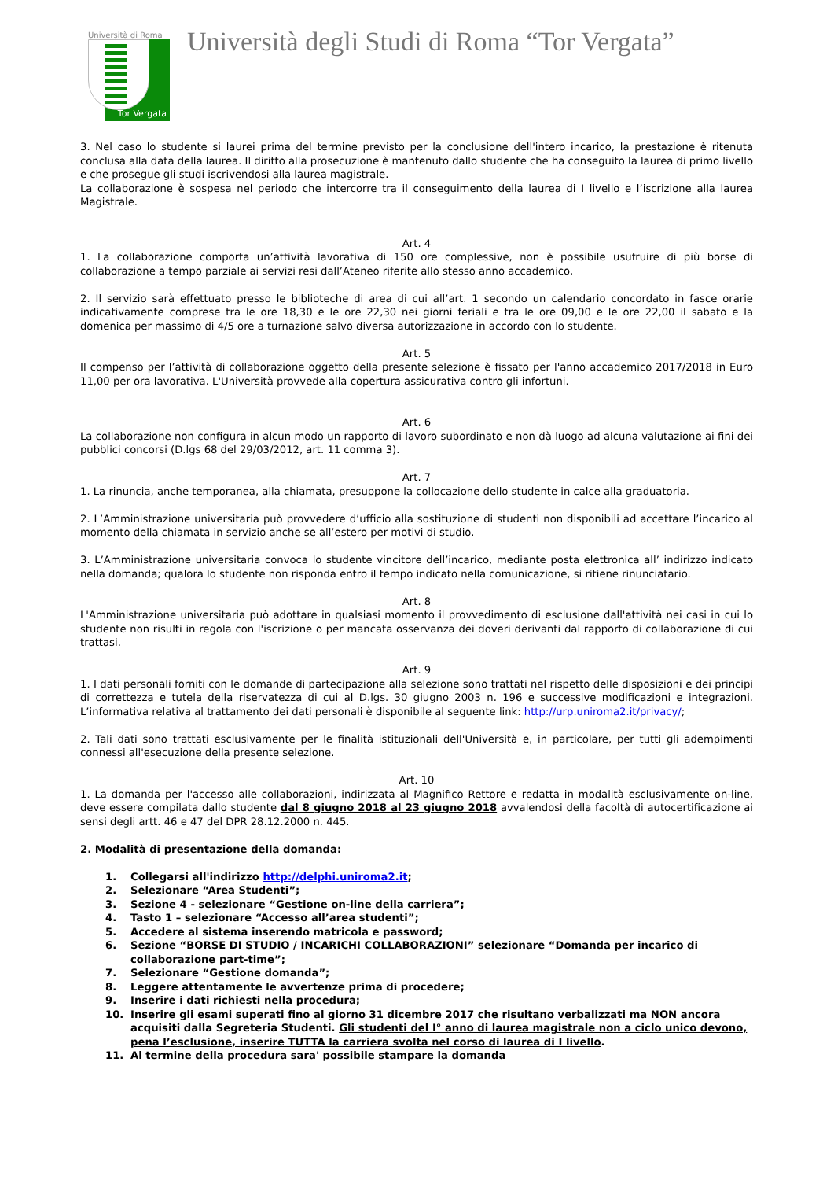Università di Roma
Tor Vergata
Università degli Studi di Roma “Tor Vergata”
3. Nel caso lo studente si laurei prima del termine previsto per la conclusione dell'intero incarico, la prestazione è ritenuta conclusa alla data della laurea. Il diritto alla prosecuzione è mantenuto dallo studente che ha conseguito la laurea di primo livello e che prosegue gli studi iscrivendosi alla laurea magistrale.
La collaborazione è sospesa nel periodo che intercorre tra il conseguimento della laurea di I livello e l’iscrizione alla laurea Magistrale.
Art. 4
1. La collaborazione comporta un’attività lavorativa di 150 ore complessive, non è possibile usufruire di più borse di collaborazione a tempo parziale ai servizi resi dall’Ateneo riferite allo stesso anno accademico.
2. Il servizio sarà effettuato presso le biblioteche di area di cui all’art. 1 secondo un calendario concordato in fasce orarie indicativamente comprese tra le ore 18,30 e le ore 22,30 nei giorni feriali e tra le ore 09,00 e le ore 22,00 il sabato e la domenica per massimo di 4/5 ore a turnazione salvo diversa autorizzazione in accordo con lo studente.
Art. 5
Il compenso per l’attività di collaborazione oggetto della presente selezione è fissato per l'anno accademico 2017/2018 in Euro 11,00 per ora lavorativa. L'Università provvede alla copertura assicurativa contro gli infortuni.
Art. 6
La collaborazione non configura in alcun modo un rapporto di lavoro subordinato e non dà luogo ad alcuna valutazione ai fini dei pubblici concorsi (D.lgs 68 del 29/03/2012, art. 11 comma 3).
Art. 7
1. La rinuncia, anche temporanea, alla chiamata, presuppone la collocazione dello studente in calce alla graduatoria.
2. L’Amministrazione universitaria può provvedere d’ufficio alla sostituzione di studenti non disponibili ad accettare l’incarico al momento della chiamata in servizio anche se all’estero per motivi di studio.
3. L’Amministrazione universitaria convoca lo studente vincitore dell’incarico, mediante posta elettronica all’ indirizzo indicato nella domanda; qualora lo studente non risponda entro il tempo indicato nella comunicazione, si ritiene rinunciatario.
Art. 8
L'Amministrazione universitaria può adottare in qualsiasi momento il provvedimento di esclusione dall'attività nei casi in cui lo studente non risulti in regola con l'iscrizione o per mancata osservanza dei doveri derivanti dal rapporto di collaborazione di cui trattasi.
Art. 9
1. I dati personali forniti con le domande di partecipazione alla selezione sono trattati nel rispetto delle disposizioni e dei principi di correttezza e tutela della riservatezza di cui al D.lgs. 30 giugno 2003 n. 196 e successive modificazioni e integrazioni. L’informativa relativa al trattamento dei dati personali è disponibile al seguente link: http://urp.uniroma2.it/privacy/;
2. Tali dati sono trattati esclusivamente per le finalità istituzionali dell'Università e, in particolare, per tutti gli adempimenti connessi all'esecuzione della presente selezione.
Art. 10
1. La domanda per l'accesso alle collaborazioni, indirizzata al Magnifico Rettore e redatta in modalità esclusivamente on-line, deve essere compilata dallo studente dal 8 giugno 2018 al 23 giugno 2018 avvalendosi della facoltà di autocertificazione ai sensi degli artt. 46 e 47 del DPR 28.12.2000 n. 445.
2. Modalità di presentazione della domanda:
1. Collegarsi all'indirizzo http://delphi.uniroma2.it;
2. Selezionare “Area Studenti”;
3. Sezione 4 - selezionare “Gestione on-line della carriera”;
4. Tasto 1 – selezionare “Accesso all’area studenti”;
5. Accedere al sistema inserendo matricola e password;
6. Sezione “BORSE DI STUDIO / INCARICHI COLLABORAZIONI” selezionare “Domanda per incarico di collaborazione part-time”;
7. Selezionare “Gestione domanda”;
8. Leggere attentamente le avvertenze prima di procedere;
9. Inserire i dati richiesti nella procedura;
10. Inserire gli esami superati fino al giorno 31 dicembre 2017 che risultano verbalizzati ma NON ancora acquisiti dalla Segreteria Studenti. Gli studenti del I° anno di laurea magistrale non a ciclo unico devono, pena l’esclusione, inserire TUTTA la carriera svolta nel corso di laurea di I livello.
11. Al termine della procedura sara' possibile stampare la domanda